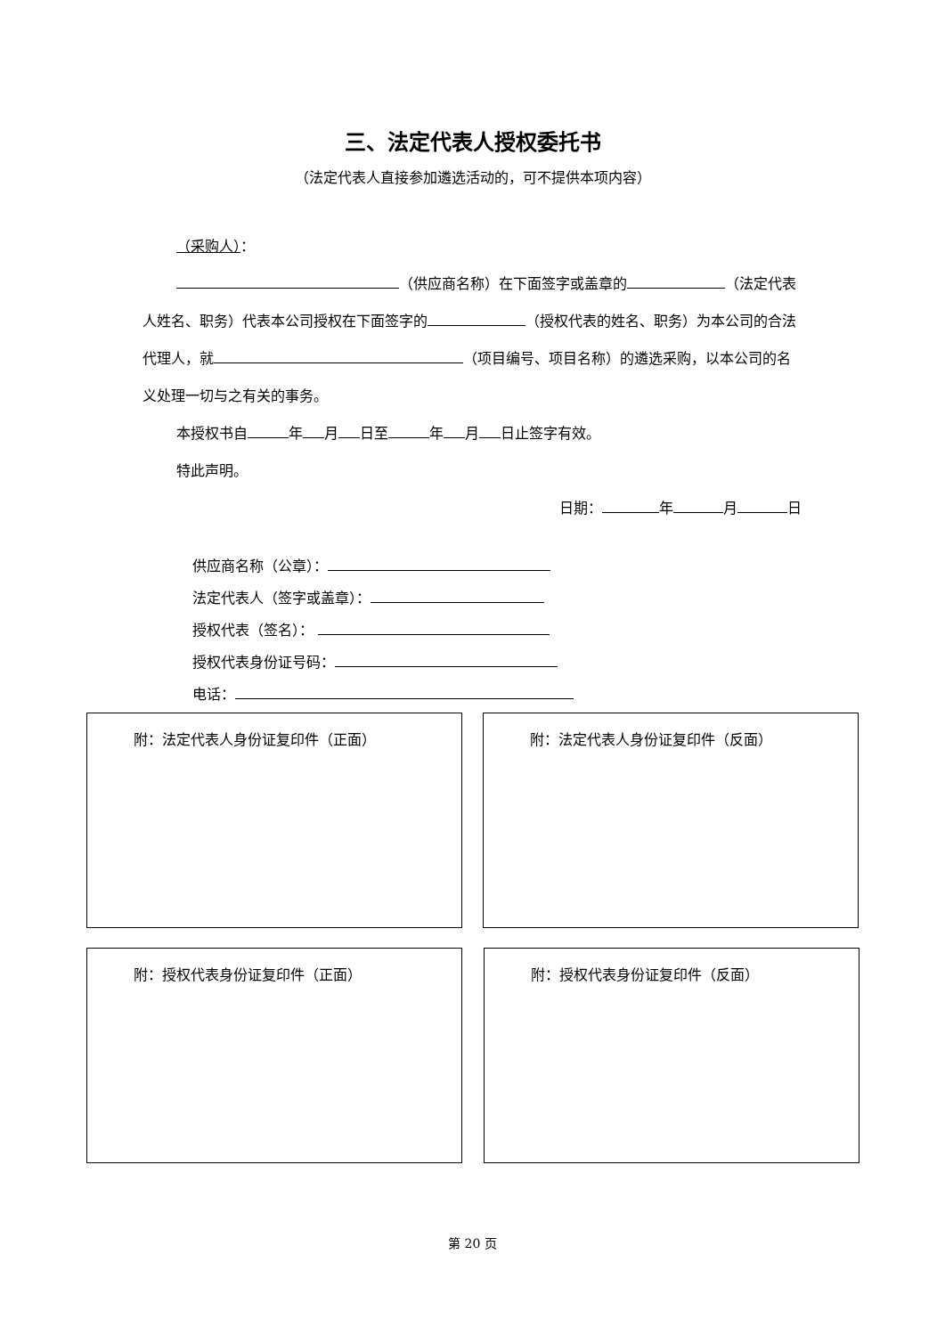三、法定代表人授权委托书
（法定代表人直接参加遴选活动的，可不提供本项内容）
（采购人）：
（供应商名称）在下面签字或盖章的 （法定代表人姓名、职务）代表本公司授权在下面签字的 （授权代表的姓名、职务）为本公司的合法代理人，就 （项目编号、项目名称）的遴选采购，以本公司的名义处理一切与之有关的事务。
本授权书自 年 月 日至 年 月 日止签字有效。
特此声明。
日期： 年 月 日
供应商名称（公章）：
法定代表人（签字或盖章）：
授权代表（签名）：
授权代表身份证号码：
电话：
附：法定代表人身份证复印件（正面） 附：法定代表人身份证复印件（反面）
附：授权代表身份证复印件（正面） 附：授权代表身份证复印件（反面）
第 20 页